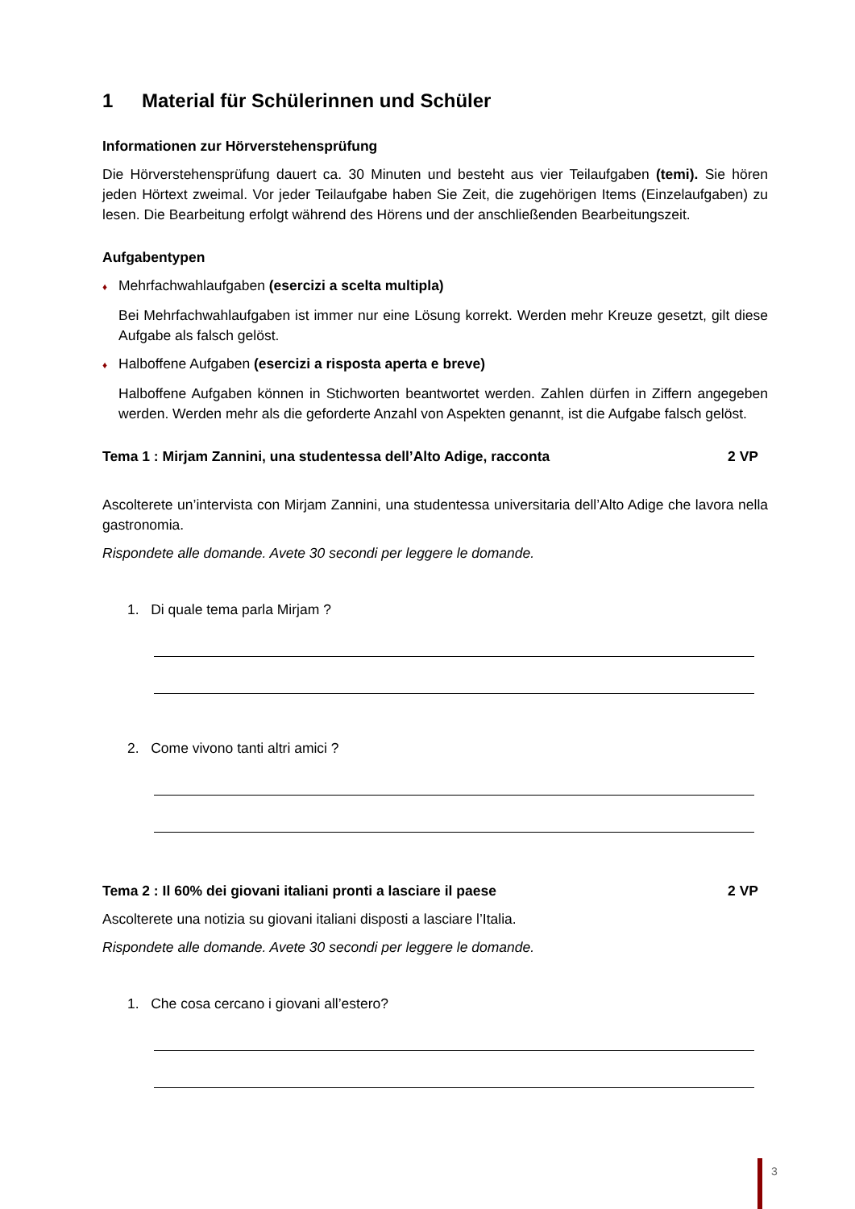1 Material für Schülerinnen und Schüler
Informationen zur Hörverstehensprüfung
Die Hörverstehensprüfung dauert ca. 30 Minuten und besteht aus vier Teilaufgaben (temi). Sie hören jeden Hörtext zweimal. Vor jeder Teilaufgabe haben Sie Zeit, die zugehörigen Items (Einzelaufgaben) zu lesen. Die Bearbeitung erfolgt während des Hörens und der anschließenden Bearbeitungszeit.
Aufgabentypen
♦ Mehrfachwahlaufgaben (esercizi a scelta multipla)
Bei Mehrfachwahlaufgaben ist immer nur eine Lösung korrekt. Werden mehr Kreuze gesetzt, gilt diese Aufgabe als falsch gelöst.
♦ Halboffene Aufgaben (esercizi a risposta aperta e breve)
Halboffene Aufgaben können in Stichworten beantwortet werden. Zahlen dürfen in Ziffern angegeben werden. Werden mehr als die geforderte Anzahl von Aspekten genannt, ist die Aufgabe falsch gelöst.
Tema 1 : Mirjam Zannini, una studentessa dell’Alto Adige, racconta 2 VP
Ascolterete un’intervista con Mirjam Zannini, una studentessa universitaria dell’Alto Adige che lavora nella gastronomia.
Rispondete alle domande. Avete 30 secondi per leggere le domande.
1. Di quale tema parla Mirjam ?
2. Come vivono tanti altri amici ?
Tema 2 : Il 60% dei giovani italiani pronti a lasciare il paese 2 VP
Ascolterete una notizia su giovani italiani disposti a lasciare l’Italia.
Rispondete alle domande. Avete 30 secondi per leggere le domande.
1. Che cosa cercano i giovani all’estero?
3